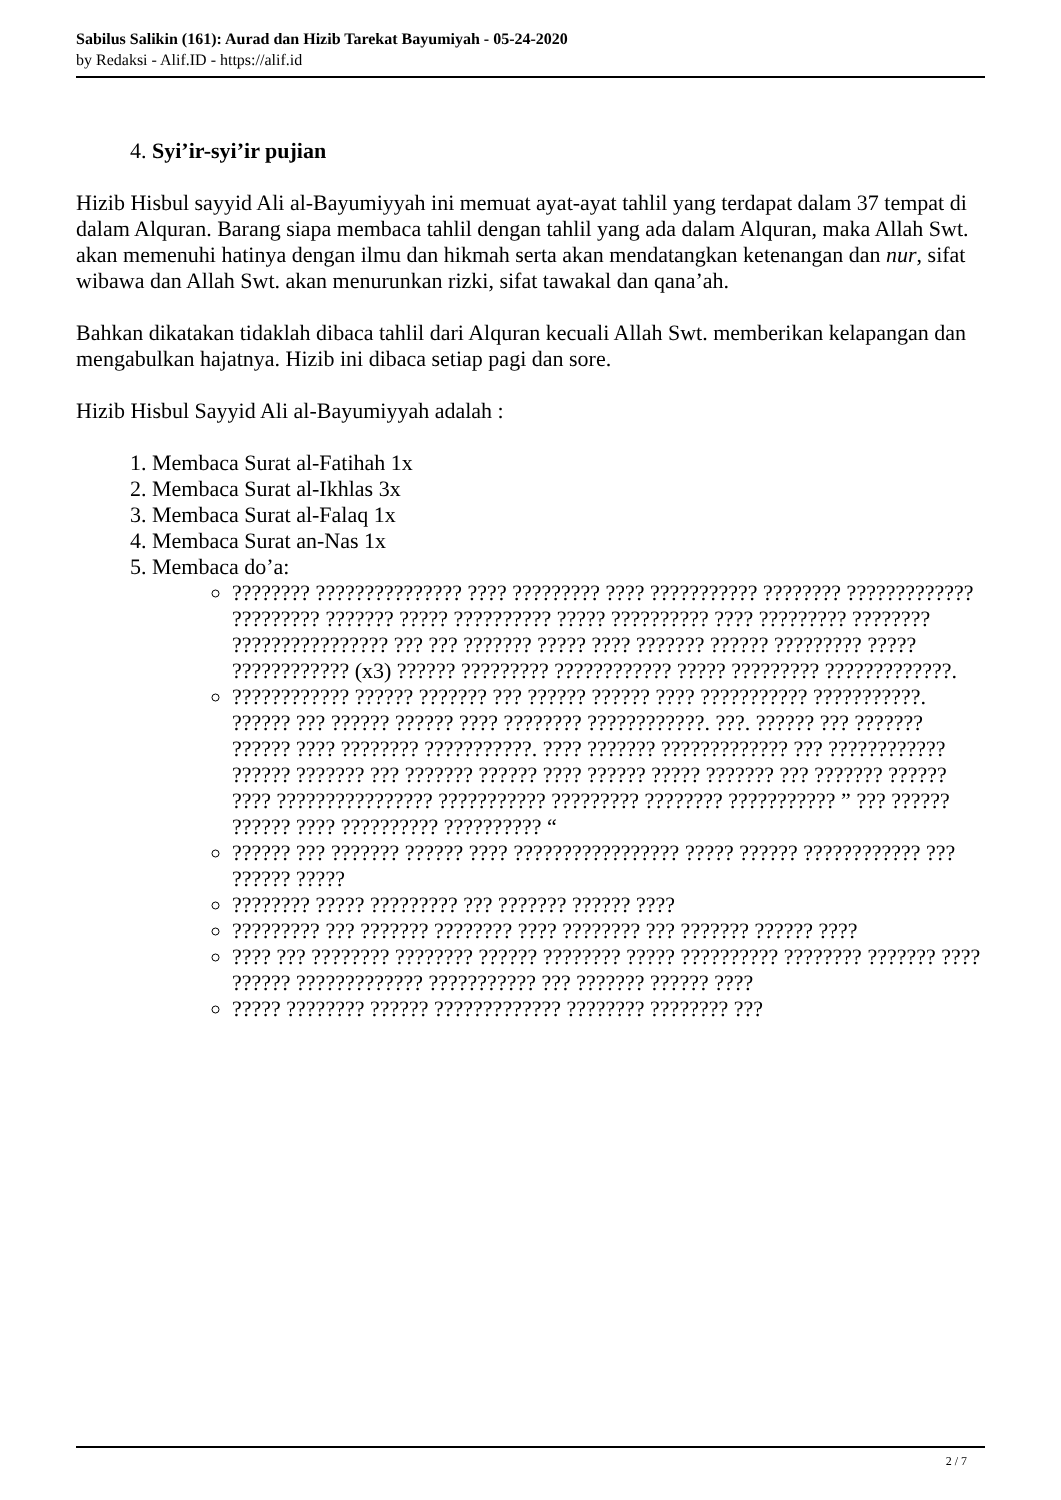Sabilus Salikin (161): Aurad dan Hizib Tarekat Bayumiyah - 05-24-2020
by Redaksi - Alif.ID - https://alif.id
4. Syi’ir-syi’ir pujian
Hizib Hisbul sayyid Ali al-Bayumiyyah ini memuat ayat-ayat tahlil yang terdapat dalam 37 tempat di dalam Alquran. Barang siapa membaca tahlil dengan tahlil yang ada dalam Alquran, maka Allah Swt. akan memenuhi hatinya dengan ilmu dan hikmah serta akan mendatangkan ketenangan dan nur, sifat wibawa dan Allah Swt. akan menurunkan rizki, sifat tawakal dan qana’ah.
Bahkan dikatakan tidaklah dibaca tahlil dari Alquran kecuali Allah Swt. memberikan kelapangan dan mengabulkan hajatnya. Hizib ini dibaca setiap pagi dan sore.
Hizib Hisbul Sayyid Ali al-Bayumiyyah adalah :
1. Membaca Surat al-Fatihah 1x
2. Membaca Surat al-Ikhlas 3x
3. Membaca Surat al-Falaq 1x
4. Membaca Surat an-Nas 1x
5. Membaca do’a:
???????? ??????????????? ???? ????????? ???? ??????????? ???????? ????????????? ????????? ??????? ????? ?????????? ????? ?????????? ???? ????????? ???????? ???????????????? ??? ??? ??????? ????? ???? ??????? ?????? ????????? ????? ???????????? (x3) ?????? ????????? ???????????? ????? ????????? ?????????????.
???????????? ?????? ??????? ??? ?????? ?????? ???? ??????????? ???????????. ?????? ??? ?????? ?????? ???? ???????? ????????????. ???. ?????? ??? ??????? ?????? ???? ???????? ???????????. ???? ??????? ????????????? ??? ???????????? ?????? ??????? ??? ??????? ?????? ???? ?????? ????? ??????? ??? ??????? ?????? ???? ???????????????? ??????????? ????????? ???????? ??????????? ” ??? ?????? ?????? ???? ?????????? ?????????? “
?????? ??? ??????? ?????? ???? ????????????????? ????? ?????? ???????????? ??? ?????? ?????
???????? ????? ????????? ??? ??????? ?????? ????
????????? ??? ??????? ???????? ???? ???????? ??? ??????? ?????? ????
???? ??? ???????? ???????? ?????? ???????? ????? ?????????? ???????? ??????? ???? ?????? ????????????? ??????????? ??? ??????? ?????? ????
????? ???????? ?????? ????????????? ???????? ???????? ???
2 / 7